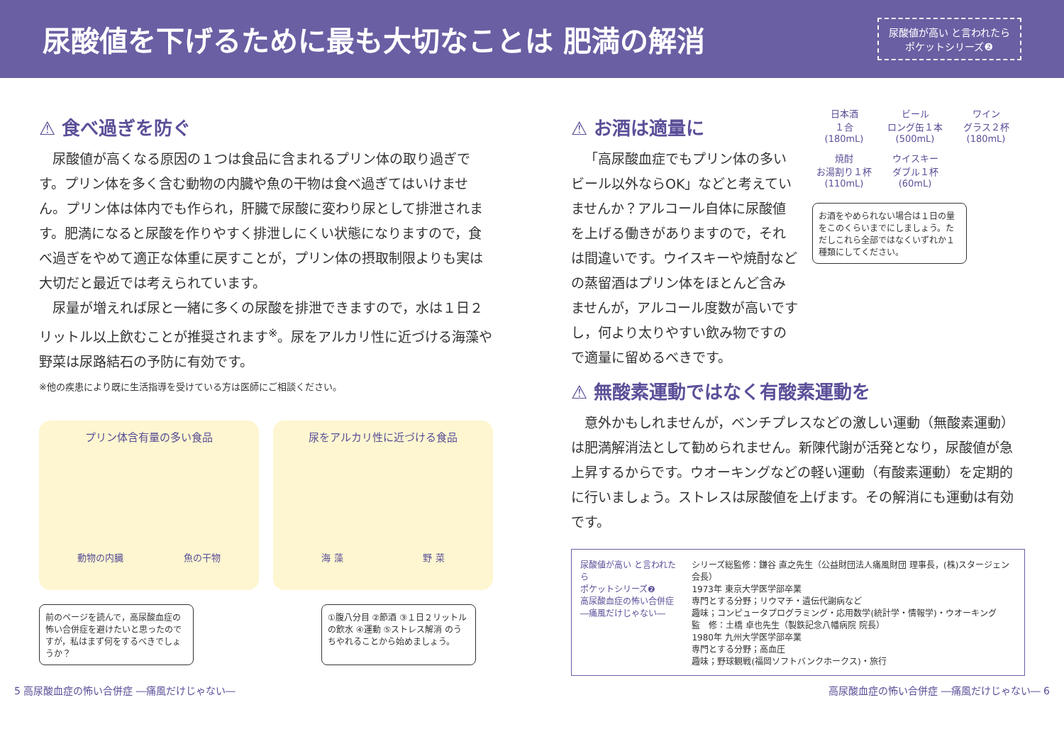尿酸値を下げるために最も大切なことは 肥満の解消
尿酸値が高い と言われたら
ポケットシリーズ❷
⚠ 食べ過ぎを防ぐ
尿酸値が高くなる原因の１つは食品に含まれるプリン体の取り過ぎです。プリン体を多く含む動物の内臓や魚の干物は食べ過ぎてはいけません。プリン体は体内でも作られ，肝臓で尿酸に変わり尿として排泄されます。肥満になると尿酸を作りやすく排泄しにくい状態になりますので，食べ過ぎをやめて適正な体重に戻すことが，プリン体の摂取制限よりも実は大切だと最近では考えられています。
尿量が増えれば尿と一緒に多くの尿酸を排泄できますので，水は１日２リットル以上飲むことが推奨されます<sup>※</sup>。尿をアルカリ性に近づける海藻や野菜は尿路結石の予防に有効です。
※他の疾患により既に生活指導を受けている方は医師にご相談ください。
プリン体含有量の多い食品
動物の内臓 魚の干物
尿をアルカリ性に近づける食品
海 藻 野 菜
前のページを読んで，高尿酸血症の怖い合併症を避けたいと思ったのですが，私はまず何をするべきでしょうか？
①腹八分目 ②節酒 ③１日２リットルの飲水 ④運動 ⑤ストレス解消 のうちやれることから始めましょう。
⚠ お酒は適量に
「高尿酸血症でもプリン体の多いビール以外ならOK」などと考えていませんか？アルコール自体に尿酸値を上げる働きがありますので，それは間違いです。ウイスキーや焼酎などの蒸留酒はプリン体をほとんど含みませんが，アルコール度数が高いですし，何より太りやすい飲み物ですので適量に留めるべきです。
日本酒
１合
(180mL)
ビール
ロング缶１本
(500mL)
ワイン
グラス２杯
(180mL)
焼酎
お湯割り１杯
(110mL)
ウイスキー
ダブル１杯
(60mL)
お酒をやめられない場合は１日の量をこのくらいまでにしましょう。ただしこれら全部ではなくいずれか１種類にしてください。
⚠ 無酸素運動ではなく有酸素運動を
意外かもしれませんが，ベンチプレスなどの激しい運動（無酸素運動）は肥満解消法として勧められません。新陳代謝が活発となり，尿酸値が急上昇するからです。ウオーキングなどの軽い運動（有酸素運動）を定期的に行いましょう。ストレスは尿酸値を上げます。その解消にも運動は有効です。
尿酸値が高い と言われたら
ポケットシリーズ❷
高尿酸血症の怖い合併症
―痛風だけじゃない―
シリーズ総監修：鎌谷 直之先生（公益財団法人痛風財団 理事長，(株)スタージェン 会長）
1973年 東京大学医学部卒業
専門とする分野；リウマチ・遺伝代謝病など
趣味；コンピュータプログラミング・応用数学(統計学・情報学)・ウオーキング
監　修：土橋 卓也先生（製鉄記念八幡病院 院長）
1980年 九州大学医学部卒業
専門とする分野；高血圧
趣味；野球観戦(福岡ソフトバンクホークス)・旅行
5 高尿酸血症の怖い合併症 ―痛風だけじゃない― 高尿酸血症の怖い合併症 ―痛風だけじゃない― 6